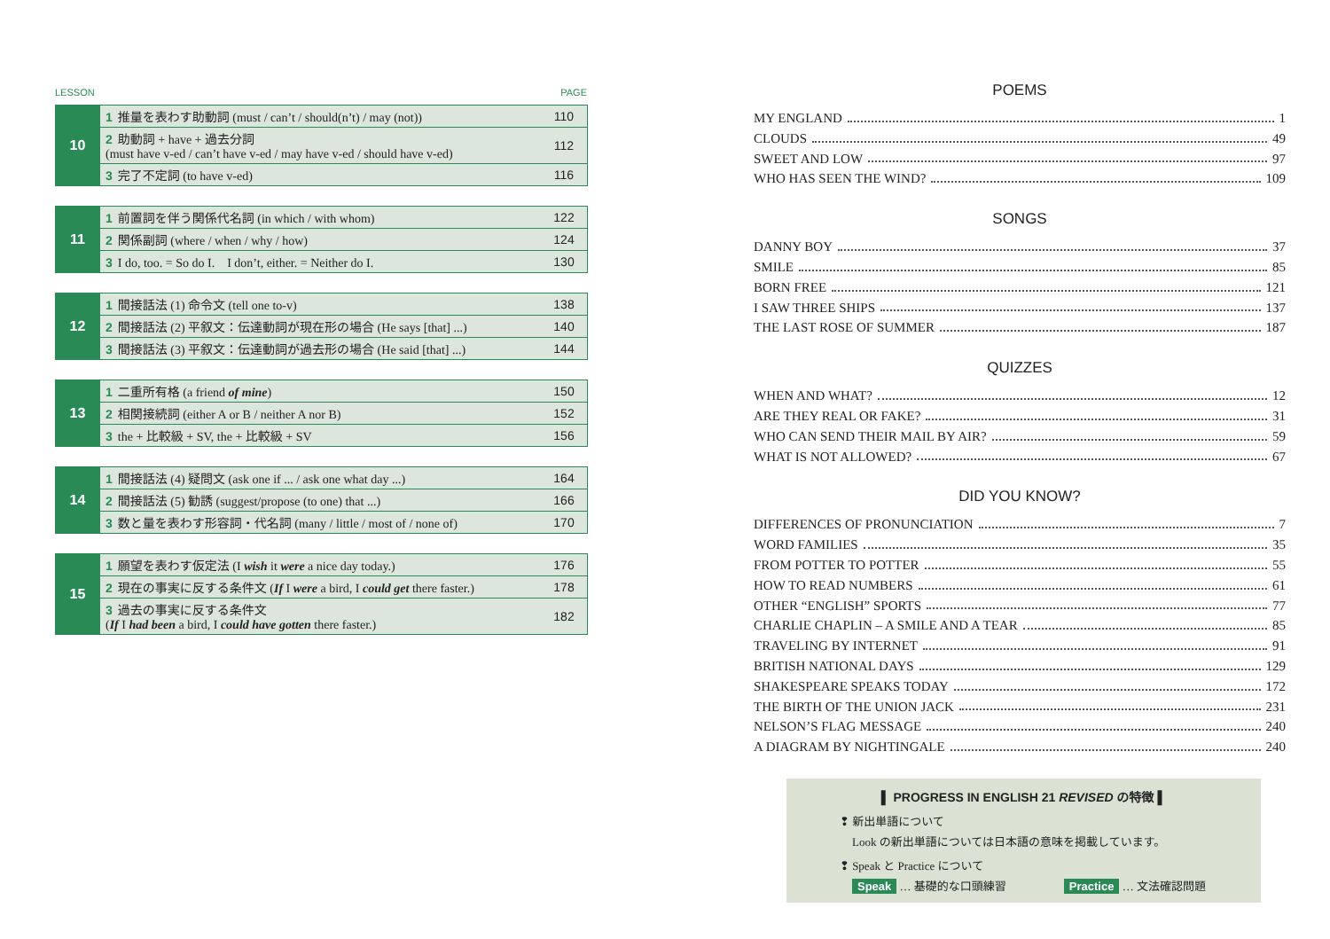LESSON PAGE
| 10 | 1 推量を表わす助動詞 (must / can’t / should(n’t) / may (not)) | 110 |
| | 2 助動詞 + have + 過去分詞 (must have v-ed / can’t have v-ed / may have v-ed / should have v-ed) | 112 |
| | 3 完了不定詞 (to have v-ed) | 116 |
| 11 | 1 前置詞を伴う関係代名詞 (in which / with whom) | 122 |
| | 2 関係副詞 (where / when / why / how) | 124 |
| | 3 I do, too. = So do I. I don’t, either. = Neither do I. | 130 |
| 12 | 1 間接話法 (1) 命令文 (tell one to-v) | 138 |
| | 2 間接話法 (2) 平叙文：伝達動詞が現在形の場合 (He says [that] ...) | 140 |
| | 3 間接話法 (3) 平叙文：伝達動詞が過去形の場合 (He said [that] ...) | 144 |
| 13 | 1 二重所有格 (a friend of mine ) | 150 |
| | 2 相関接続詞 (either A or B / neither A nor B) | 152 |
| | 3 the + 比較級 + SV, the + 比較級 + SV | 156 |
| 14 | 1 間接話法 (4) 疑問文 (ask one if ... / ask one what day ...) | 164 |
| | 2 間接話法 (5) 勧誘 (suggest/propose (to one) that ...) | 166 |
| | 3 数と量を表わす形容詞・代名詞 (many / little / most of / none of) | 170 |
| 15 | 1 願望を表わす仮定法 (I wish it were a nice day today.) | 176 |
| | 2 現在の事実に反する条件文 ( If I were a bird, I could get there faster.) | 178 |
| | 3 過去の事実に反する条件文 ( If I had been a bird, I could have gotten there faster.) | 182 |
POEMS
MY ENGLAND 1
CLOUDS 49
SWEET AND LOW 97
WHO HAS SEEN THE WIND? 109
SONGS
DANNY BOY 37
SMILE 85
BORN FREE 121
I SAW THREE SHIPS 137
THE LAST ROSE OF SUMMER 187
QUIZZES
WHEN AND WHAT? 12
ARE THEY REAL OR FAKE? 31
WHO CAN SEND THEIR MAIL BY AIR? 59
WHAT IS NOT ALLOWED? 67
DID YOU KNOW?
DIFFERENCES OF PRONUNCIATION 7
WORD FAMILIES 35
FROM POTTER TO POTTER 55
HOW TO READ NUMBERS 61
OTHER “ENGLISH” SPORTS 77
CHARLIE CHAPLIN – A SMILE AND A TEAR 85
TRAVELING BY INTERNET 91
BRITISH NATIONAL DAYS 129
SHAKESPEARE SPEAKS TODAY 172
THE BIRTH OF THE UNION JACK 231
NELSON’S FLAG MESSAGE 240
A DIAGRAM BY NIGHTINGALE 240
▌ PROGRESS IN ENGLISH 21 REVISED の特徴 ▌
❢ 新出単語について
Look の新出単語については日本語の意味を掲載しています。
❢ Speak と Practice について
Speak … 基礎的な口頭練習　　　　　Practice … 文法確認問題